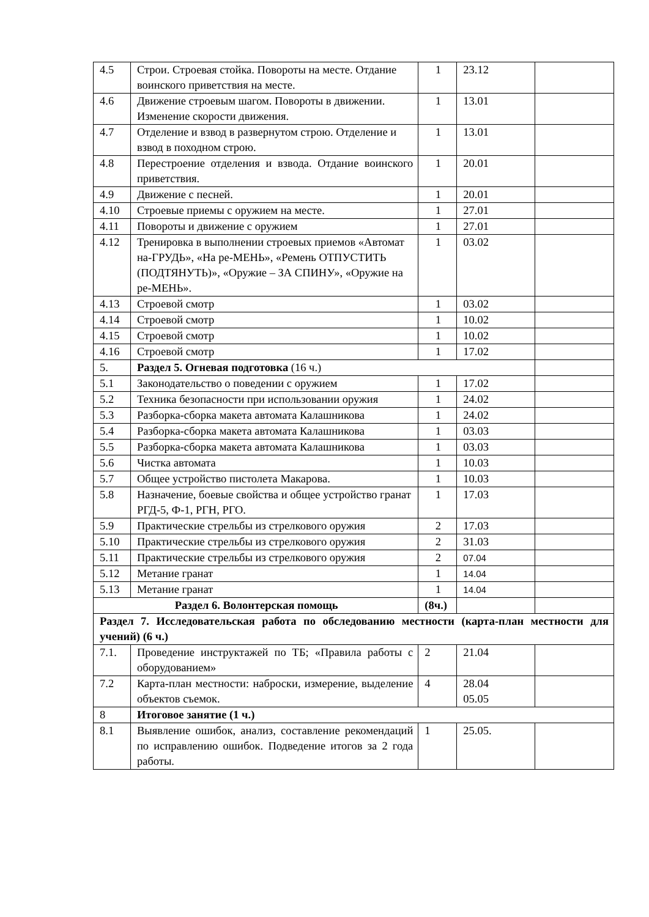| 4.5 | Строи. Строевая стойка. Повороты на месте. Отдание воинского приветствия на месте. | 1 | 23.12 | |
| 4.6 | Движение строевым шагом. Повороты в движении. Изменение скорости движения. | 1 | 13.01 | |
| 4.7 | Отделение и взвод в развернутом строю. Отделение и взвод в походном строю. | 1 | 13.01 | |
| 4.8 | Перестроение отделения и взвода. Отдание воинского приветствия. | 1 | 20.01 | |
| 4.9 | Движение с песней. | 1 | 20.01 | |
| 4.10 | Строевые приемы с оружием на месте. | 1 | 27.01 | |
| 4.11 | Повороты и движение с оружием | 1 | 27.01 | |
| 4.12 | Тренировка в выполнении строевых приемов «Автомат на-ГРУДЬ», «На ре-МЕНЬ», «Ремень ОТПУСТИТЬ (ПОДТЯНУТЬ)», «Оружие – ЗА СПИНУ», «Оружие на ре-МЕНЬ». | 1 | 03.02 | |
| 4.13 | Строевой смотр | 1 | 03.02 | |
| 4.14 | Строевой смотр | 1 | 10.02 | |
| 4.15 | Строевой смотр | 1 | 10.02 | |
| 4.16 | Строевой смотр | 1 | 17.02 | |
| 5. | Раздел 5. Огневая подготовка (16 ч.) | | | |
| 5.1 | Законодательство о поведении с оружием | 1 | 17.02 | |
| 5.2 | Техника безопасности при использовании оружия | 1 | 24.02 | |
| 5.3 | Разборка-сборка макета автомата Калашникова | 1 | 24.02 | |
| 5.4 | Разборка-сборка макета автомата Калашникова | 1 | 03.03 | |
| 5.5 | Разборка-сборка макета автомата Калашникова | 1 | 03.03 | |
| 5.6 | Чистка автомата | 1 | 10.03 | |
| 5.7 | Общее устройство пистолета Макарова. | 1 | 10.03 | |
| 5.8 | Назначение, боевые свойства и общее устройство гранат РГД-5, Ф-1, РГН, РГО. | 1 | 17.03 | |
| 5.9 | Практические стрельбы из стрелкового оружия | 2 | 17.03 | |
| 5.10 | Практические стрельбы из стрелкового оружия | 2 | 31.03 | |
| 5.11 | Практические стрельбы из стрелкового оружия | 2 | 07.04 | |
| 5.12 | Метание гранат | 1 | 14.04 | |
| 5.13 | Метание гранат | 1 | 14.04 | |
| Раздел 6. Волонтерская помощь | | (8ч.) | | |
| Раздел 7. Исследовательская работа по обследованию местности (карта-план местности для учений) (6 ч.) | | | | |
| 7.1. | Проведение инструктажей по ТБ; «Правила работы с оборудованием» | 2 | 21.04 | |
| 7.2 | Карта-план местности: наброски, измерение, выделение объектов съемок. | 4 | 28.04 05.05 | |
| 8 | Итоговое занятие (1 ч.) | | | |
| 8.1 | Выявление ошибок, анализ, составление рекомендаций по исправлению ошибок. Подведение итогов за 2 года работы. | 1 | 25.05. | |